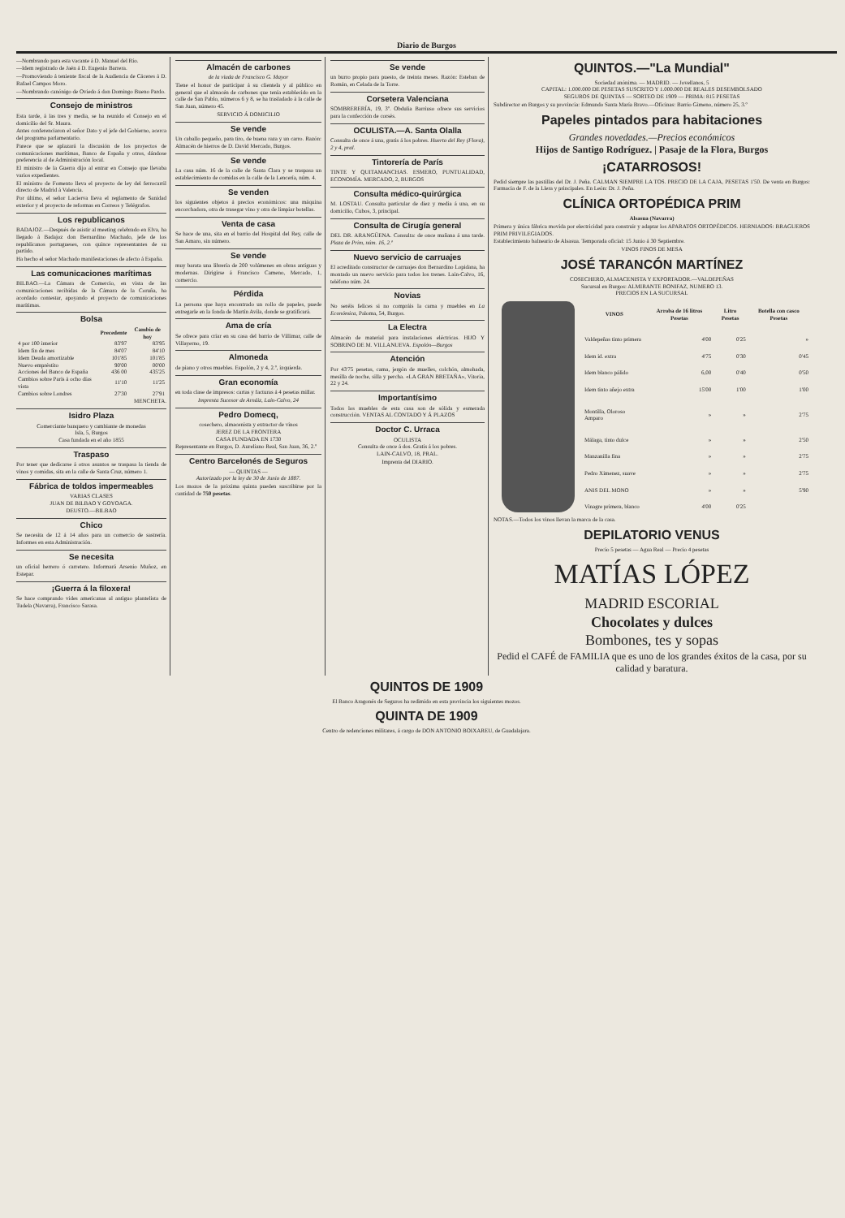Diario de Burgos
—Nombrando para esta vacante á D. Manuel del Río.
—Idem registrado de Jaén á D. Eugenio Barrera.
—Promoviendo á teniente fiscal de la Audiencia de Cáceres á D. Rafael Campos Moro.
—Nombrando canónigo de Oviedo á don Domingo Bueno Pardo.
Consejo de ministros
Esta tarde, á las tres y media, se ha reunido el Consejo en el domicilio del Sr. Maura.
Antes conferenciaron el señor Dato y el jefe del Gobierno, acerca del programa parlamentario.
Parece que se aplazará la discusión de los proyectos de comunicaciones marítimas, Banco de España y otros, dándose preferencia al de Administración local.
El ministro de la Guerra dijo al entrar en Consejo que llevaba varios expedientes.
El ministro de Fomento lleva el proyecto de ley del ferrocarril directo de Madrid á Valencia.
Por último, el señor Lacierva lleva el reglamento de Sanidad exterior y el proyecto de reformas en Correos y Telégrafos.
Los republicanos
BADAJOZ.—Después de asistir al meeting celebrado en Elva, ha llegado á Badajoz don Bernardino Machado, jefe de los republicanos portugueses, con quince representantes de su partido.
Ha hecho el señor Machado manifestaciones de afecto á España.
Las comunicaciones marítimas
BILBAO.—La Cámara de Comercio, en vista de las comunicaciones recibidas de la Cámara de la Coruña, ha acordado contestar, apoyando el proyecto de comunicaciones marítimas.
Bolsa
| | Precedente | Cambio de hoy |
| --- | --- | --- |
| 4 por 100 interior | 83'97 | 83'95 |
| Idem fin de mes | 84'07 | 84'10 |
| Idem Deuda amortizable | 101'85 | 101'85 |
| Nuevo empréstito | 90'00 | 00'00 |
| Acciones del Banco de España | 436 00 | 435'25 |
| Cambios sobre París á ocho días vista | 11'10 | 11'25 |
| Cambios sobre Londres | 27'30 | 27'91 |
MENCHETA.
Isidro Plaza
Comerciante banquero y cambiante de monedas
Isla, 5, Burgos
Casa fundada en el año 1855
Traspaso
Por tener que dedicarse á otros asuntos se traspasa la tienda de vinos y comidas, sita en la calle de Santa Cruz, número 1.
Fábrica de toldos impermeables
VARIAS CLASES
JUAN DE BILBAO Y GOYOAGA.
DEUSTO.—BILBAO
Chico
Se necesita de 12 á 14 años para un comercio de sastrería. Informes en esta Administración.
Se necesita
un oficial herrero ó carretero. Informará Arsenio Muñoz, en Estepar.
¡Guerra á la filoxera!
Se hace comprando vides americanas al antiguo plantelista de Tudela (Navarra), Francisco Sarasa.
Almacén de carbones
de la viuda de Francisco G. Mayor
Tiene el honor de participar á su clientela y al público en general que el almacén de carbones que tenía establecido en la calle de San Pablo, números 6 y 8, se ha trasladado á la calle de San Juan, número 45.
SERVICIO Á DOMICILIO
Se vende
Un caballo pequeño, para tiro, de buena raza y un carro. Razón: Almacén de hierros de D. David Mercado, Burgos.
Se vende
La casa núm. 16 de la calle de Santa Clara y se traspasa un establecimiento de comidas en la calle de la Lencería, núm. 4.
Se venden
los siguientes objetos á precios económicos: una máquina encorchadora, otra de trasegar vino y otra de limpiar botellas.
Venta de casa
Se hace de una, sita en el barrio del Hospital del Rey, calle de San Amaro, sin número.
Se vende
muy barata una librería de 200 volúmenes en obras antiguas y modernas. Dirigirse á Francisco Cameno, Mercado, 1, comercio.
Pérdida
La persona que haya encontrado un rollo de papeles, puede entregarle en la fonda de Martín Avila, donde se gratificará.
Ama de cría
Se ofrece para criar en su casa del barrio de Villimar, calle de Villayerno, 19.
Almoneda
de piano y otros muebles. Espolón, 2 y 4, 2.º, izquierda.
Gran economía
en toda clase de impresos: cartas y facturas á 4 pesetas millar.
Imprenta Sucesor de Arnáiz, Lain-Calvo, 24
Pedro Domecq,
cosechero, almacenista y extractor de vinos
JEREZ DE LA FRONTERA
CASA FUNDADA EN 1730
Representante en Burgos, D. Aureliano Real, San Juan, 36, 2.º
Centro Barcelonés de Seguros
— QUINTAS —
Autorizado por la ley de 30 de Junio de 1887.
Los mozos de la próxima quinta pueden suscribirse por la cantidad de 750 pesetas.
Se vende
un burro propio para puesto, de treinta meses. Razón: Esteban de Román, en Celada de la Torre.
Corsetera Valenciana
SOMBRERERÍA, 19, 3º. Obdulia Barriuso ofrece sus servicios para la confección de corsés.
OCULISTA.—A. Santa Olalla
Consulta de once á una, gratis á los pobres. Huerto del Rey (Flora), 2 y 4, pral.
Tintorería de París
TINTE Y QUITAMANCHAS. ESMERO, PUNTUALIDAD, ECONOMÍA. MERCADO, 2, BURGOS
Consulta médico-quirúrgica
M. LOSTAU. Consulta particular de diez y media á una, en su domicilio, Cubos, 3, principal.
Consulta de Cirugía general
DEL DR. ARANGÜENA. Consulta: de once mañana á una tarde. Plaza de Prim, núm. 16, 2.º
Nuevo servicio de carruajes
El acreditado constructor de carruajes don Bernardino Lopidana, ha montado un nuevo servicio para todos los trenes. Lain-Calvo, 16, teléfono núm. 24.
Novias
No seréis felices si no compráis la cama y muebles en La Económica, Paloma, 54, Burgos.
La Electra
Almacén de material para instalaciones eléctricas. HIJO Y SOBRINO DE M. VILLANUEVA. Espolón—Burgos
Atención
Por 43'75 pesetas, cama, jergón de muelles, colchón, almohada, mesilla de noche, silla y percha. «LA GRAN BRETAÑA», Vitoria, 22 y 24.
Importantísimo
Todos los muebles de esta casa son de sólida y esmerada construcción. VENTAS AL CONTADO Y Á PLAZOS
Doctor C. Urraca
OCULISTA
Consulta de once á dos. Gratis á los pobres.
LAIN-CALVO, 18, PRAL.
Imprenta del DIARIO.
QUINTOS.—"La Mundial"
Sociedad anónima. — MADRID. — Jovellanos, 5
CAPITAL: 1.000.000 DE PESETAS SUSCRITO Y 1.000.000 DE REALES DESEMBOLSADO
SEGUROS DE QUINTAS — SORTEO DE 1909 — PRIMA: 815 PESETAS
Subdirector en Burgos y su provincia: Edmundo Santa María Bravo.—Oficinas: Barrio Gimeno, número 25, 3.º
Papeles pintados para habitaciones
Grandes novedades.—Precios económicos
Hijos de Santigo Rodríguez. | Pasaje de la Flora, Burgos
¡CATARROSOS!
Pedid siempre las pastillas del Dr. J. Peña. CALMAN SIEMPRE LA TOS. PRECIO DE LA CAJA, PESETAS 1'50. De venta en Burgos: Farmacia de F. de la Llera y principales. En León: Dr. J. Peña.
CLÍNICA ORTOPÉDICA PRIM
Alsasua (Navarra)
Primera y única fábrica movida por electricidad para construir y adaptar los APARATOS ORTOPÉDICOS. HERNIADOS: BRAGUEROS PRIM PRIVILEGIADOS.
Establecimiento balneario de Alsasua. Temporada oficial: 15 Junio á 30 Septiembre.
VINOS FINOS DE MESA
JOSÉ TARANCÓN MARTÍNEZ
COSECHERO, ALMACENISTA Y EXPORTADOR.—VALDEPEÑAS
Sucursal en Burgos: ALMIRANTE BONIFAZ, NUMERO 13.
PRECIOS EN LA SUCURSAL
| VINOS | Arroba de 16 litros Pesetas | Litro Pesetas | Botella con casco Pesetas |
| --- | --- | --- | --- |
| Valdepeñas tinto primera | 4'00 | 0'25 | » |
| Idem id. extra | 4'75 | 0'30 | 0'45 |
| Idem blanco pálido | 6,00 | 0'40 | 0'50 |
| Idem tinto añejo extra | 15'00 | 1'00 | 1'00 |
| Montilla, Oloroso Amparo | » | » | 2'75 |
| Málaga, tinto dulce | » | » | 2'50 |
| Manzanilla fina | » | » | 2'75 |
| Pedro Ximenez, suave | » | » | 2'75 |
| ANIS DEL MONO | » | » | 5'90 |
| Vinagre primera, blanco | 4'00 | 0'25 | |
NOTAS.—Todos los vinos llevan la marca de la casa.
DEPILATORIO VENUS
Precio 5 pesetas — Agua Real — Precio 4 pesetas
MATÍAS LÓPEZ
MADRID ESCORIAL
Chocolates y dulces
Bombones, tes y sopas
Pedid el CAFÉ de FAMILIA que es uno de los grandes éxitos de la casa, por su calidad y baratura.
QUINTOS DE 1909
El Banco Aragonés de Seguros ha redimido en esta provincia los siguientes mozos.
QUINTA DE 1909
Centro de redenciones militares, á cargo de DON ANTONIO BOIXAREU, de Guadalajara.